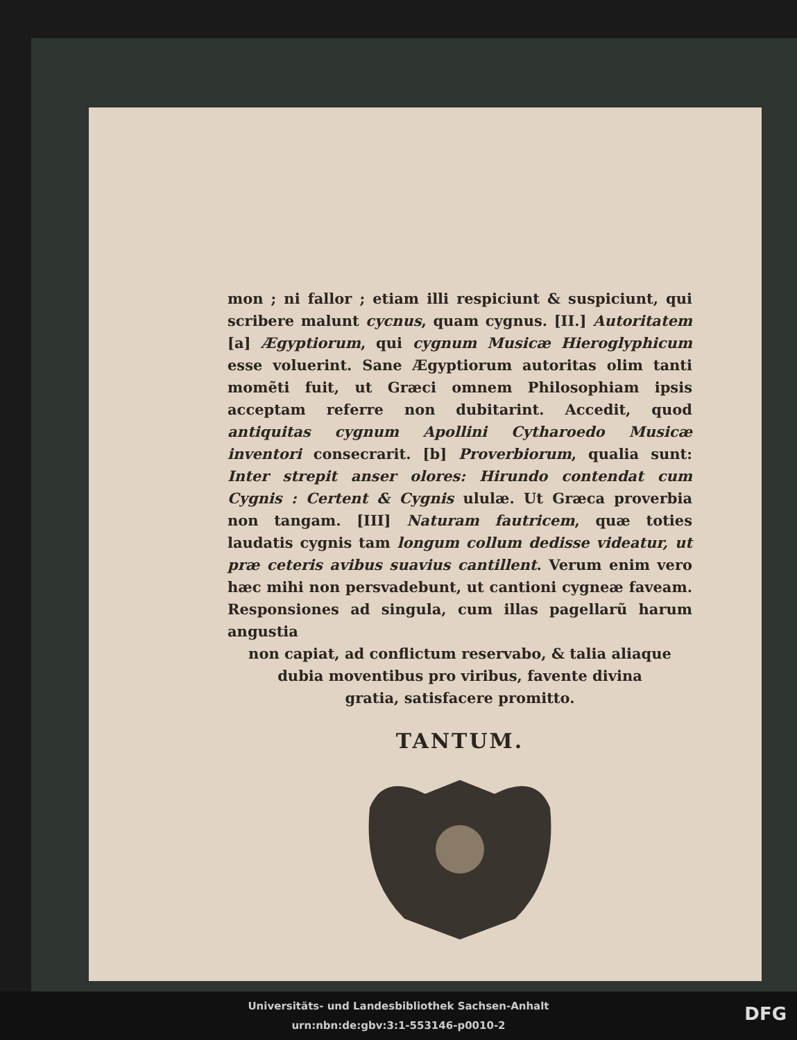mon ; ni fallor ; etiam illi respiciunt & suspiciunt, qui scribere malunt cycnus, quam cygnus. [II.] Autoritatem [a] Ægyptiorum, qui cygnum Musicæ Hieroglyphicum esse voluerint. Sane Ægyptiorum autoritas olim tanti momẽti fuit, ut Græci omnem Philosophiam ipsis acceptam referre non dubitarint. Accedit, quod antiquitas cygnum Apollini Cytharoedo Musicæ inventori consecrarit. [b] Proverbiorum, qualia sunt: Inter strepit anser olores: Hirundo contendat cum Cygnis : Certent & Cygnis ululæ. Ut Græca proverbia non tangam. [III] Naturam fautricem, quæ toties laudatis cygnis tam longum collum dedisse videatur, ut præ ceteris avibus suavius cantillent. Verum enim vero hæc mihi non persvadebunt, ut cantioni cygneæ faveam. Responsiones ad singula, cum illas pagellarũ harum angustia
non capiat, ad conflictum reservabo, & talia aliaque
dubia moventibus pro viribus, favente divina
gratia, satisfacere promitto.
TANTUM.
Universitäts- und Landesbibliothek Sachsen-Anhalt
urn:nbn:de:gbv:3:1-553146-p0010-2
DFG